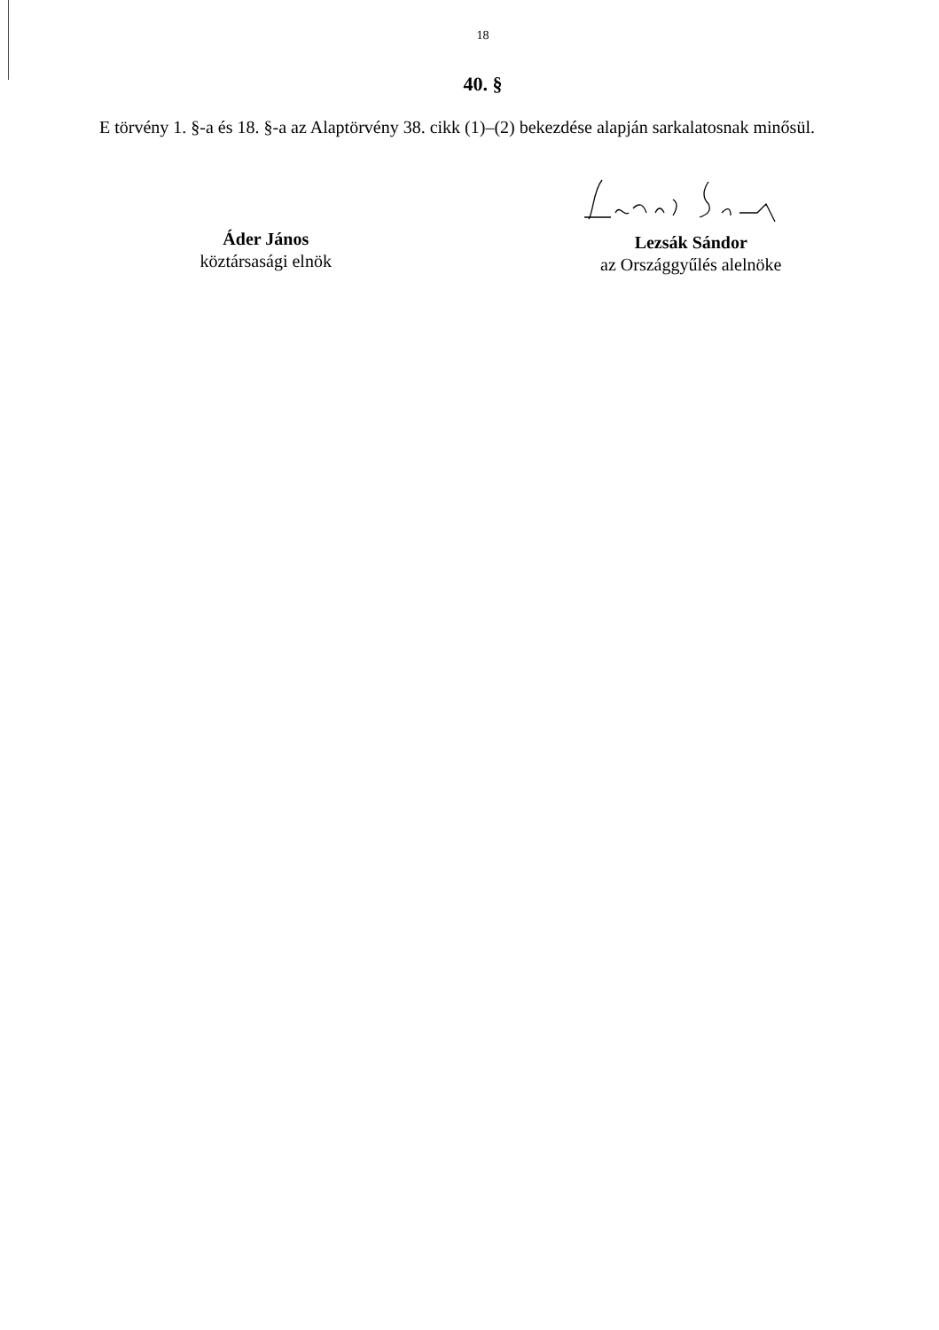18
40. §
E törvény 1. §-a és 18. §-a az Alaptörvény 38. cikk (1)–(2) bekezdése alapján sarkalatosnak minősül.
Áder János
köztársasági elnök
Lezsák Sándor
az Országgyűlés alelnöke